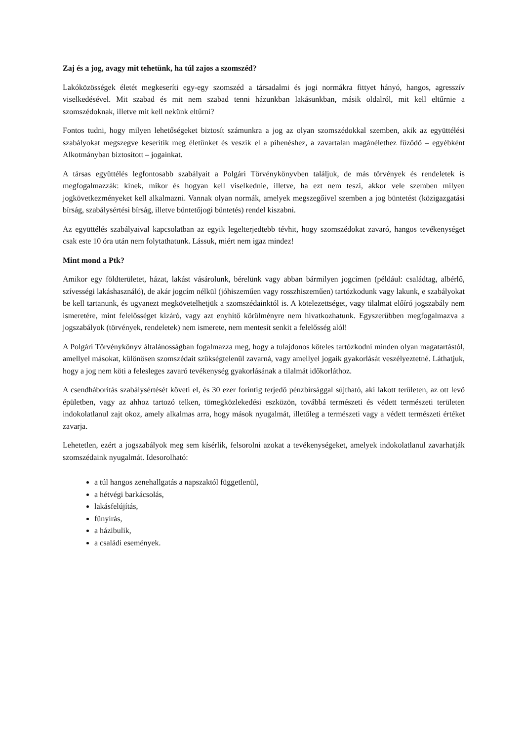Zaj és a jog, avagy mit tehetünk, ha túl zajos a szomszéd?
Lakóközösségek életét megkeseríti egy-egy szomszéd a társadalmi és jogi normákra fittyet hányó, hangos, agresszív viselkedésével. Mit szabad és mit nem szabad tenni házunkban lakásunkban, másik oldalról, mit kell eltűrnie a szomszédoknak, illetve mit kell nekünk eltűrni?
Fontos tudni, hogy milyen lehetőségeket biztosít számunkra a jog az olyan szomszédokkal szemben, akik az együttélési szabályokat megszegve keserítik meg életünket és veszik el a pihenéshez, a zavartalan magánélethez fűződő – egyébként Alkotmányban biztosított – jogainkat.
A társas együttélés legfontosabb szabályait a Polgári Törvénykönyvben találjuk, de más törvények és rendeletek is megfogalmazzák: kinek, mikor és hogyan kell viselkednie, illetve, ha ezt nem teszi, akkor vele szemben milyen jogkövetkezményeket kell alkalmazni. Vannak olyan normák, amelyek megszegőivel szemben a jog büntetést (közigazgatási bírság, szabálysértési bírság, illetve büntetőjogi büntetés) rendel kiszabni.
Az együttélés szabályaival kapcsolatban az egyik legelterjedtebb tévhit, hogy szomszédokat zavaró, hangos tevékenységet csak este 10 óra után nem folytathatunk. Lássuk, miért nem igaz mindez!
Mint mond a Ptk?
Amikor egy földterületet, házat, lakást vásárolunk, bérelünk vagy abban bármilyen jogcímen (például: családtag, albérlő, szívességi lakáshasználó), de akár jogcím nélkül (jóhiszeműen vagy rosszhiszeműen) tartózkodunk vagy lakunk, e szabályokat be kell tartanunk, és ugyanezt megkövetelhetjük a szomszédainktól is. A kötelezettséget, vagy tilalmat előíró jogszabály nem ismeretére, mint felelősséget kizáró, vagy azt enyhítő körülményre nem hivatkozhatunk. Egyszerűbben megfogalmazva a jogszabályok (törvények, rendeletek) nem ismerete, nem mentesít senkit a felelősség alól!
A Polgári Törvénykönyv általánosságban fogalmazza meg, hogy a tulajdonos köteles tartózkodni minden olyan magatartástól, amellyel másokat, különösen szomszédait szükségtelenül zavarná, vagy amellyel jogaik gyakorlását veszélyeztetné. Láthatjuk, hogy a jog nem köti a felesleges zavaró tevékenység gyakorlásának a tilalmát időkorláthoz.
A csendháborítás szabálysértését követi el, és 30 ezer forintig terjedő pénzbírsággal sújtható, aki lakott területen, az ott levő épületben, vagy az ahhoz tartozó telken, tömegközlekedési eszközön, továbbá természeti és védett természeti területen indokolatlanul zajt okoz, amely alkalmas arra, hogy mások nyugalmát, illetőleg a természeti vagy a védett természeti értéket zavarja.
Lehetetlen, ezért a jogszabályok meg sem kísérlik, felsorolni azokat a tevékenységeket, amelyek indokolatlanul zavarhatják szomszédaink nyugalmát. Idesorolható:
a túl hangos zenehallgatás a napszaktól függetlenül,
a hétvégi barkácsolás,
lakásfelújítás,
fűnyírás,
a házibulik,
a családi események.